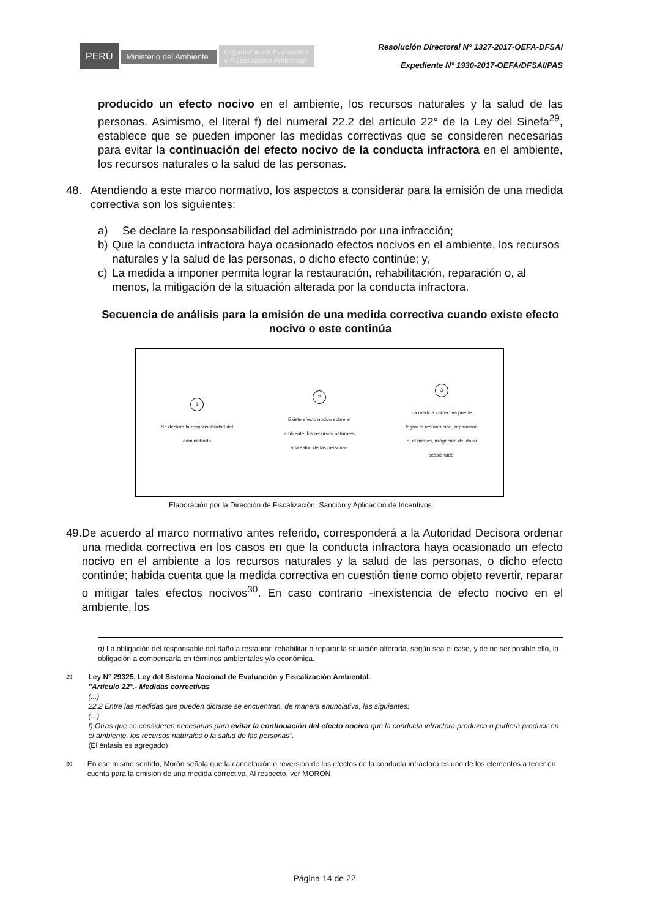PERÚ
Ministerio del Ambiente
Organismo de Evaluación y Fiscalización Ambiental
Resolución Directoral N° 1327-2017-OEFA-DFSAI
Expediente N° 1930-2017-OEFA/DFSAI/PAS
producido un efecto nocivo en el ambiente, los recursos naturales y la salud de las personas. Asimismo, el literal f) del numeral 22.2 del artículo 22° de la Ley del Sinefa<sup>29</sup>, establece que se pueden imponer las medidas correctivas que se consideren necesarias para evitar la continuación del efecto nocivo de la conducta infractora en el ambiente, los recursos naturales o la salud de las personas.
48. Atendiendo a este marco normativo, los aspectos a considerar para la emisión de una medida correctiva son los siguientes:
a) Se declare la responsabilidad del administrado por una infracción;
b) Que la conducta infractora haya ocasionado efectos nocivos en el ambiente, los recursos naturales y la salud de las personas, o dicho efecto continúe; y,
c) La medida a imponer permita lograr la restauración, rehabilitación, reparación o, al menos, la mitigación de la situación alterada por la conducta infractora.
Secuencia de análisis para la emisión de una medida correctiva cuando existe efecto nocivo o este continúa
1
Se declara la responsabilidad del administrado
2
Existe efecto nocivo sobre el ambiente, los recursos naturales y la salud de las personas
3
La medida correctiva puede lograr la restauración, reparación o, al menos, mitigación del daño ocasionado.
Elaboración por la Dirección de Fiscalización, Sanción y Aplicación de Incentivos.
49. De acuerdo al marco normativo antes referido, corresponderá a la Autoridad Decisora ordenar una medida correctiva en los casos en que la conducta infractora haya ocasionado un efecto nocivo en el ambiente a los recursos naturales y la salud de las personas, o dicho efecto continúe; habida cuenta que la medida correctiva en cuestión tiene como objeto revertir, reparar o mitigar tales efectos nocivos<sup>30</sup>. En caso contrario -inexistencia de efecto nocivo en el ambiente, los
d) La obligación del responsable del daño a restaurar, rehabilitar o reparar la situación alterada, según sea el caso, y de no ser posible ello, la obligación a compensarla en términos ambientales y/o económica.
29
Ley N° 29325, Ley del Sistema Nacional de Evaluación y Fiscalización Ambiental.
"Artículo 22°.- Medidas correctivas
(...)
22.2 Entre las medidas que pueden dictarse se encuentran, de manera enunciativa, las siguientes:
(...)
f) Otras que se consideren necesarias para evitar la continuación del efecto nocivo que la conducta infractora produzca o pudiera producir en el ambiente, los recursos naturales o la salud de las personas".
(El énfasis es agregado)
30
En ese mismo sentido, Morón señala que la cancelación o reversión de los efectos de la conducta infractora es uno de los elementos a tener en cuenta para la emisión de una medida correctiva. Al respecto, ver MORON
Página 14 de 22